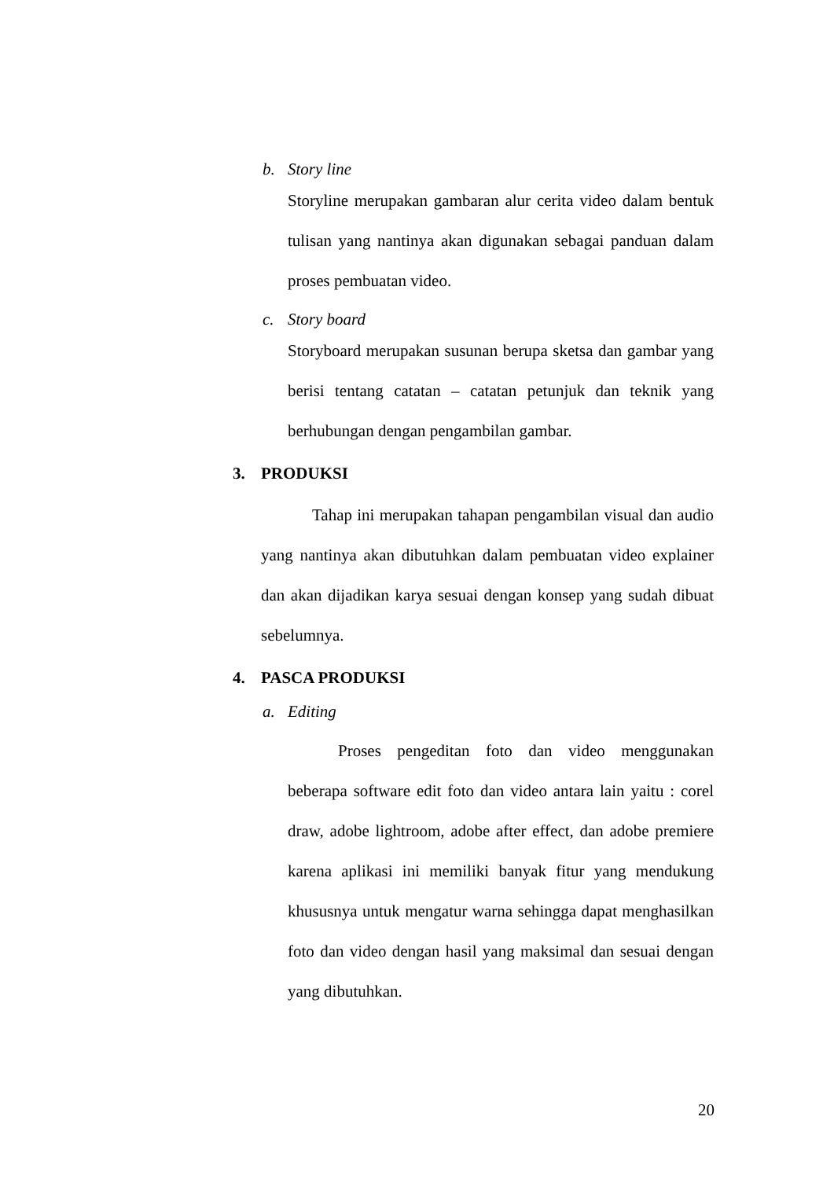b. Story line
Storyline merupakan gambaran alur cerita video dalam bentuk tulisan yang nantinya akan digunakan sebagai panduan dalam proses pembuatan video.
c. Story board
Storyboard merupakan susunan berupa sketsa dan gambar yang berisi tentang catatan – catatan petunjuk dan teknik yang berhubungan dengan pengambilan gambar.
3. PRODUKSI
Tahap ini merupakan tahapan pengambilan visual dan audio yang nantinya akan dibutuhkan dalam pembuatan video explainer dan akan dijadikan karya sesuai dengan konsep yang sudah dibuat sebelumnya.
4. PASCA PRODUKSI
a. Editing
Proses pengeditan foto dan video menggunakan beberapa software edit foto dan video antara lain yaitu : corel draw, adobe lightroom, adobe after effect, dan adobe premiere karena aplikasi ini memiliki banyak fitur yang mendukung khususnya untuk mengatur warna sehingga dapat menghasilkan foto dan video dengan hasil yang maksimal dan sesuai dengan yang dibutuhkan.
20